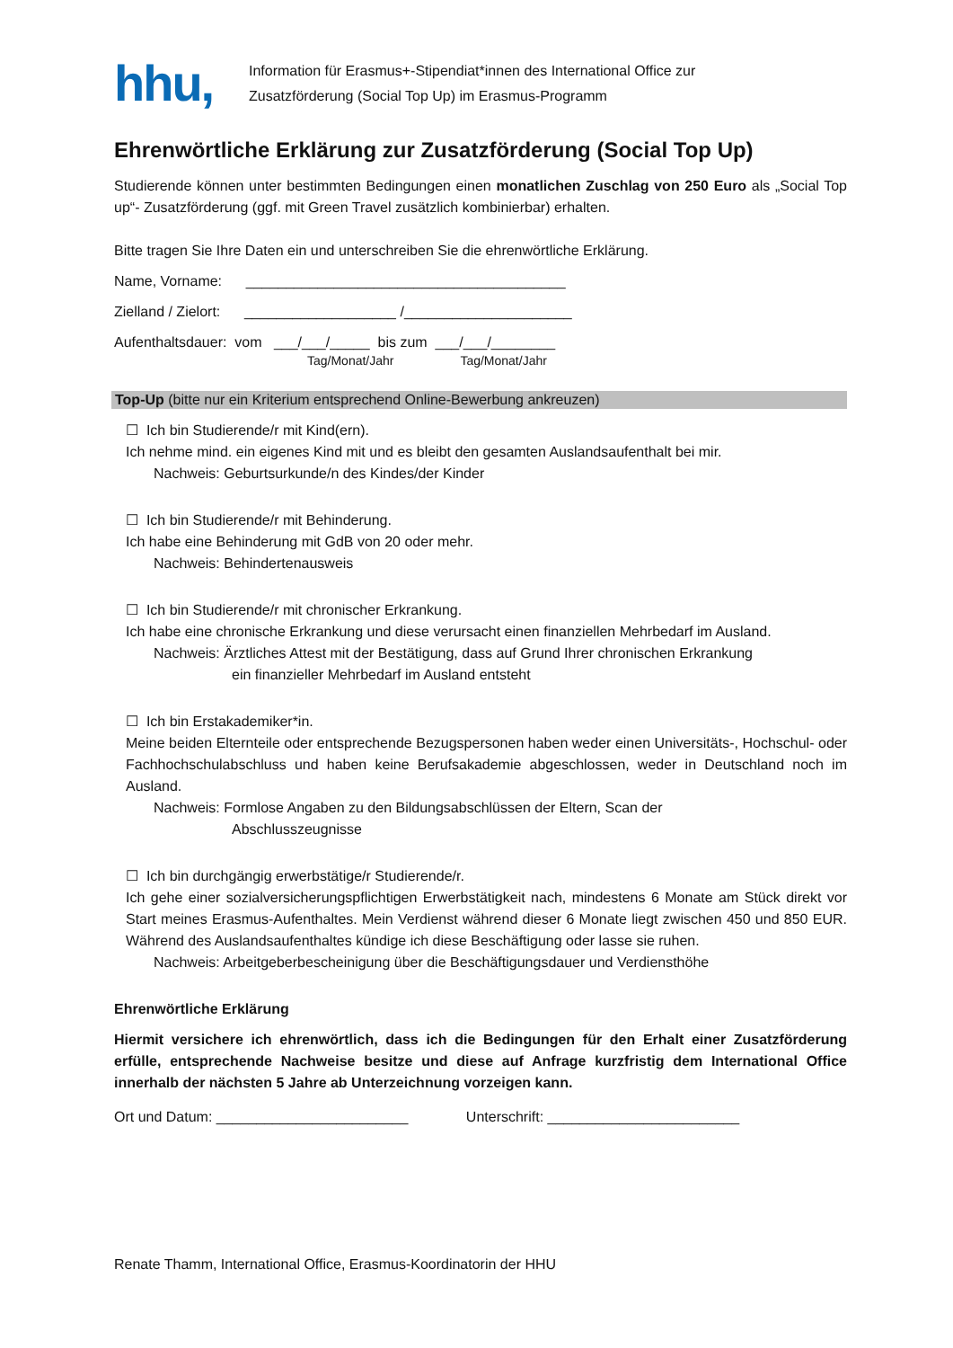hhu,
Information für Erasmus+-Stipendiat*innen des International Office zur
Zusatzförderung (Social Top Up) im Erasmus-Programm
Ehrenwörtliche Erklärung zur Zusatzförderung (Social Top Up)
Studierende können unter bestimmten Bedingungen einen monatlichen Zuschlag von 250 Euro als „Social Top up“- Zusatzförderung (ggf. mit Green Travel zusätzlich kombinierbar) erhalten.
Bitte tragen Sie Ihre Daten ein und unterschreiben Sie die ehrenwörtliche Erklärung.
Name, Vorname: ________________________________________
Zielland / Zielort: ___________________ /_____________________
Aufenthaltsdauer: vom ___/___/_____ bis zum ___/___/________
Tag/Monat/Jahr Tag/Monat/Jahr
Top-Up (bitte nur ein Kriterium entsprechend Online-Bewerbung ankreuzen)
☐ Ich bin Studierende/r mit Kind(ern).
Ich nehme mind. ein eigenes Kind mit und es bleibt den gesamten Auslandsaufenthalt bei mir.
Nachweis: Geburtsurkunde/n des Kindes/der Kinder
☐ Ich bin Studierende/r mit Behinderung.
Ich habe eine Behinderung mit GdB von 20 oder mehr.
Nachweis: Behindertenausweis
☐ Ich bin Studierende/r mit chronischer Erkrankung.
Ich habe eine chronische Erkrankung und diese verursacht einen finanziellen Mehrbedarf im Ausland.
Nachweis: Ärztliches Attest mit der Bestätigung, dass auf Grund Ihrer chronischen Erkrankung
ein finanzieller Mehrbedarf im Ausland entsteht
☐ Ich bin Erstakademiker*in.
Meine beiden Elternteile oder entsprechende Bezugspersonen haben weder einen Universitäts-, Hochschul- oder Fachhochschulabschluss und haben keine Berufsakademie abgeschlossen, weder in Deutschland noch im Ausland.
Nachweis: Formlose Angaben zu den Bildungsabschlüssen der Eltern, Scan der
Abschlusszeugnisse
☐ Ich bin durchgängig erwerbstätige/r Studierende/r.
Ich gehe einer sozialversicherungspflichtigen Erwerbstätigkeit nach, mindestens 6 Monate am Stück direkt vor Start meines Erasmus-Aufenthaltes. Mein Verdienst während dieser 6 Monate liegt zwischen 450 und 850 EUR. Während des Auslandsaufenthaltes kündige ich diese Beschäftigung oder lasse sie ruhen.
Nachweis: Arbeitgeberbescheinigung über die Beschäftigungsdauer und Verdiensthöhe
Ehrenwörtliche Erklärung
Hiermit versichere ich ehrenwörtlich, dass ich die Bedingungen für den Erhalt einer Zusatzförderung erfülle, entsprechende Nachweise besitze und diese auf Anfrage kurzfristig dem International Office innerhalb der nächsten 5 Jahre ab Unterzeichnung vorzeigen kann.
Ort und Datum: ________________________ Unterschrift: ________________________
Renate Thamm, International Office, Erasmus-Koordinatorin der HHU